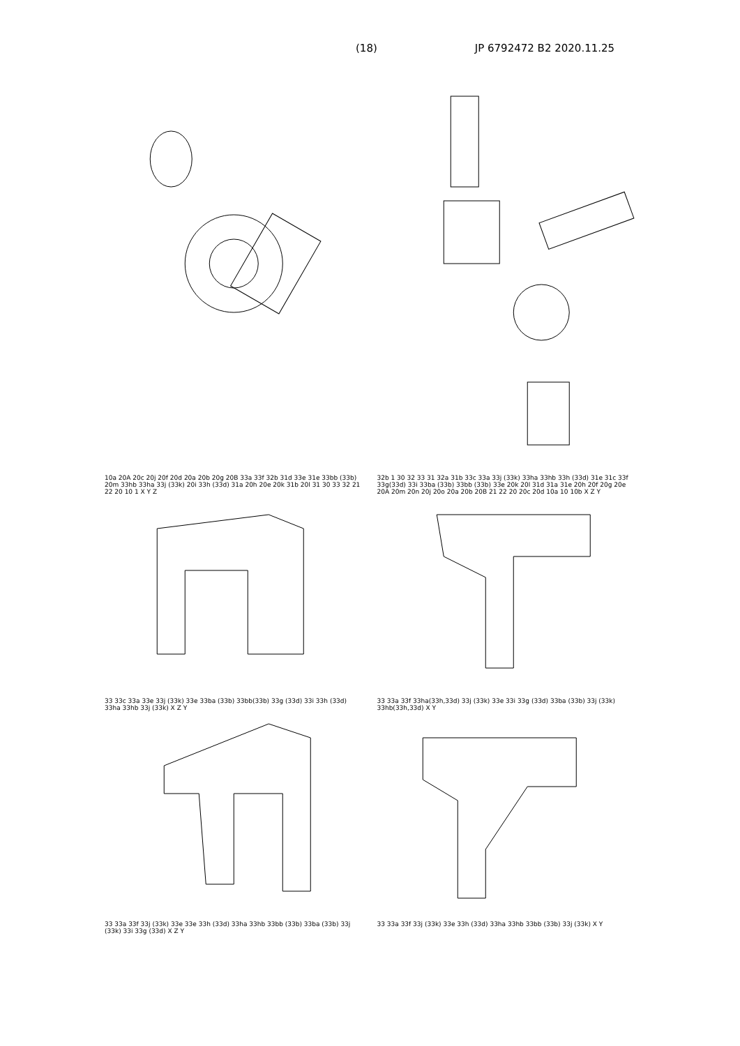(18) JP 6792472 B2 2020.11.25
10a 20A 20c 20j 20f 20d 20a 20b 20g 20B 33a 33f 32b 31d 33e 31e 33bb (33b) 20m 33hb 33ha 33j (33k) 20i 33h (33d) 31a 20h 20e 20k 31b 20l 31 30 33 32 21 22 20 10 1 X Y Z
32b 1 30 32 33 31 32a 31b 33c 33a 33j (33k) 33ha 33hb 33h (33d) 31e 31c 33f 33g(33d) 33i 33ba (33b) 33bb (33b) 33e 20k 20l 31d 31a 31e 20h 20f 20g 20e 20A 20m 20n 20j 20o 20a 20b 20B 21 22 20 20c 20d 10a 10 10b X Z Y
33 33c 33a 33e 33j (33k) 33e 33ba (33b) 33bb(33b) 33g (33d) 33i 33h (33d) 33ha 33hb 33j (33k) X Z Y
33 33a 33f 33ha(33h,33d) 33j (33k) 33e 33i 33g (33d) 33ba (33b) 33j (33k) 33hb(33h,33d) X Y
33 33a 33f 33j (33k) 33e 33e 33h (33d) 33ha 33hb 33bb (33b) 33ba (33b) 33j (33k) 33i 33g (33d) X Z Y
33 33a 33f 33j (33k) 33e 33h (33d) 33ha 33hb 33bb (33b) 33j (33k) X Y